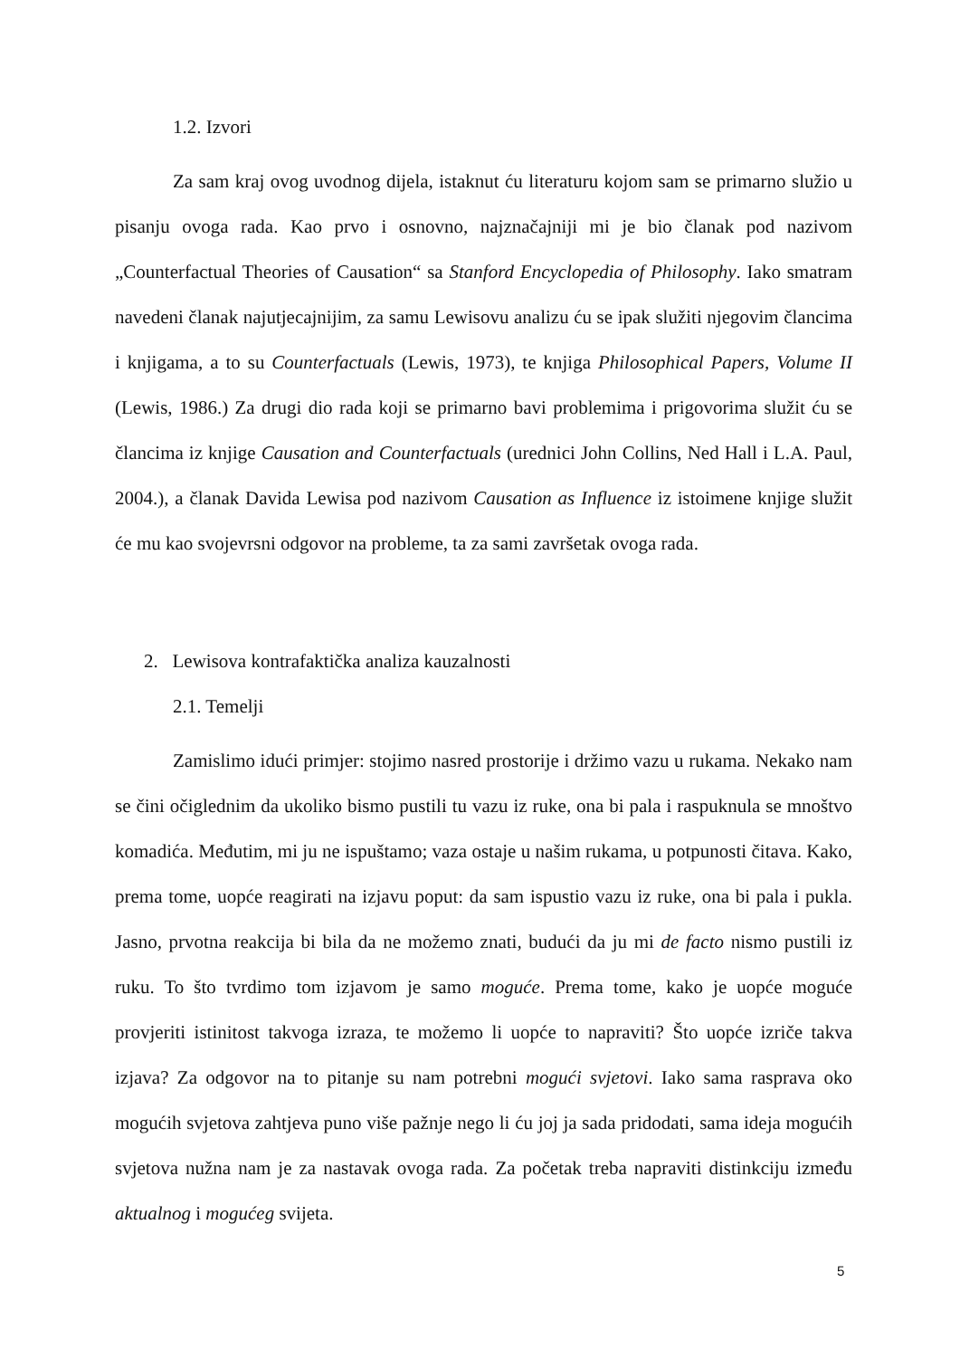1.2. Izvori
Za sam kraj ovog uvodnog dijela, istaknut ću literaturu kojom sam se primarno služio u pisanju ovoga rada. Kao prvo i osnovno, najznačajniji mi je bio članak pod nazivom „Counterfactual Theories of Causation“ sa Stanford Encyclopedia of Philosophy. Iako smatram navedeni članak najutjecajnijim, za samu Lewisovu analizu ću se ipak služiti njegovim člancima i knjigama, a to su Counterfactuals (Lewis, 1973), te knjiga Philosophical Papers, Volume II (Lewis, 1986.) Za drugi dio rada koji se primarno bavi problemima i prigovorima služit ću se člancima iz knjige Causation and Counterfactuals (urednici John Collins, Ned Hall i L.A. Paul, 2004.), a članak Davida Lewisa pod nazivom Causation as Influence iz istoimene knjige služit će mu kao svojevrsni odgovor na probleme, ta za sami završetak ovoga rada.
2. Lewisova kontrafaktička analiza kauzalnosti
2.1. Temelji
Zamislimo idući primjer: stojimo nasred prostorije i držimo vazu u rukama. Nekako nam se čini očiglednim da ukoliko bismo pustili tu vazu iz ruke, ona bi pala i raspuknula se mnoštvo komadića. Međutim, mi ju ne ispuštamo; vaza ostaje u našim rukama, u potpunosti čitava. Kako, prema tome, uopće reagirati na izjavu poput: da sam ispustio vazu iz ruke, ona bi pala i pukla. Jasno, prvotna reakcija bi bila da ne možemo znati, budući da ju mi de facto nismo pustili iz ruku. To što tvrdimo tom izjavom je samo moguće. Prema tome, kako je uopće moguće provjeriti istinitost takvoga izraza, te možemo li uopće to napraviti? Što uopće izriče takva izjava? Za odgovor na to pitanje su nam potrebni mogući svjetovi. Iako sama rasprava oko mogućih svjetova zahtjeva puno više pažnje nego li ću joj ja sada pridodati, sama ideja mogućih svjetova nužna nam je za nastavak ovoga rada. Za početak treba napraviti distinkciju između aktualnog i mogućeg svijeta.
5